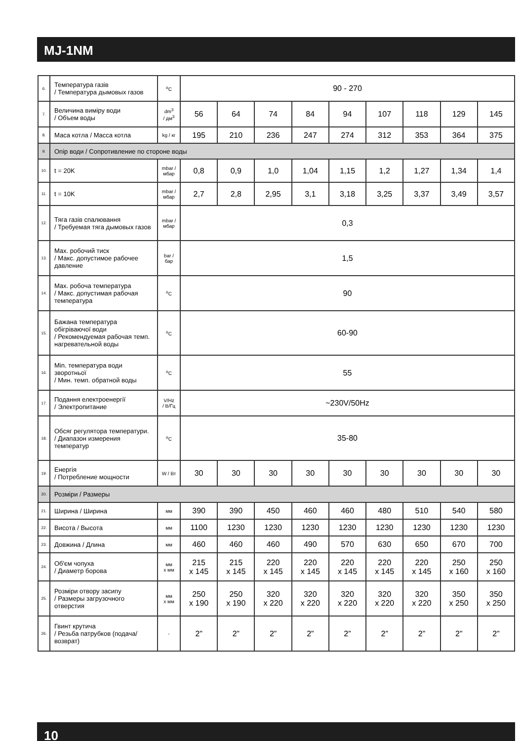MJ-1NM
| 6. | Температура газів / Температура дымовых газов | <sup>o</sup> C | 90 - 270 | | | | | | | | |
| 7. | Величина виміру води / Объем воды | dm<sup>3</sup> / дм<sup>3</sup> | 56 | 64 | 74 | 84 | 94 | 107 | 118 | 129 | 145 |
| 8. | Маса котла / Масса котла | kg / кг | 195 | 210 | 236 | 247 | 274 | 312 | 353 | 364 | 375 |
| 9. | Опір води / Сопротивление по стороне воды | | | | | | | | | | |
| 10. | t = 20K | mbar / мбар | 0,8 | 0,9 | 1,0 | 1,04 | 1,15 | 1,2 | 1,27 | 1,34 | 1,4 |
| 11. | t = 10K | mbar / мбар | 2,7 | 2,8 | 2,95 | 3,1 | 3,18 | 3,25 | 3,37 | 3,49 | 3,57 |
| 12. | Тяга газів спалювання / Требуемая тяга дымовых газов | mbar / мбар | 0,3 | | | | | | | | |
| 13. | Max. робочий тиск / Макс. допустимое рабочее давление | bar / бар | 1,5 | | | | | | | | |
| 14. | Max. робоча температура / Макс. допустимая рабочая температура | <sup>o</sup> C | 90 | | | | | | | | |
| 15. | Бажана температура обігріваючої води / Рекомендуемая рабочая темп. нагревательной воды | <sup>o</sup> C | 60-90 | | | | | | | | |
| 16. | Min. температура води зворотньої / Мин. темп. обратной воды | <sup>o</sup> C | 55 | | | | | | | | |
| 17. | Подання електроенергії / Электропитание | V/Hz / В/Гц | ~230V/50Hz | | | | | | | | |
| 18. | Обсяг регулятора температури. / Диапазон измерения температур | <sup>o</sup> C | 35-80 | | | | | | | | |
| 19. | Енергія / Потребление мощности | W / Вт | 30 | 30 | 30 | 30 | 30 | 30 | 30 | 30 | 30 |
| 20. | Розміри / Размеры | | | | | | | | | | |
| 21. | Ширина / Ширина | мм | 390 | 390 | 450 | 460 | 460 | 480 | 510 | 540 | 580 |
| 22. | Висота / Высота | мм | 1100 | 1230 | 1230 | 1230 | 1230 | 1230 | 1230 | 1230 | 1230 |
| 23. | Довжина / Длина | мм | 460 | 460 | 460 | 490 | 570 | 630 | 650 | 670 | 700 |
| 24. | Об'єм чопуха / Диаметр борова | мм x мм | 215 x 145 | 215 x 145 | 220 x 145 | 220 x 145 | 220 x 145 | 220 x 145 | 220 x 145 | 250 x 160 | 250 x 160 |
| 25. | Розміри отвору засипу / Размеры загрузочного отверстия | мм x мм | 250 x 190 | 250 x 190 | 320 x 220 | 320 x 220 | 320 x 220 | 320 x 220 | 320 x 220 | 350 x 250 | 350 x 250 |
| 26. | Гвинт крутича / Резьба патрубков (подача/возврат) | - | 2” | 2” | 2” | 2” | 2” | 2” | 2” | 2” | 2” |
10